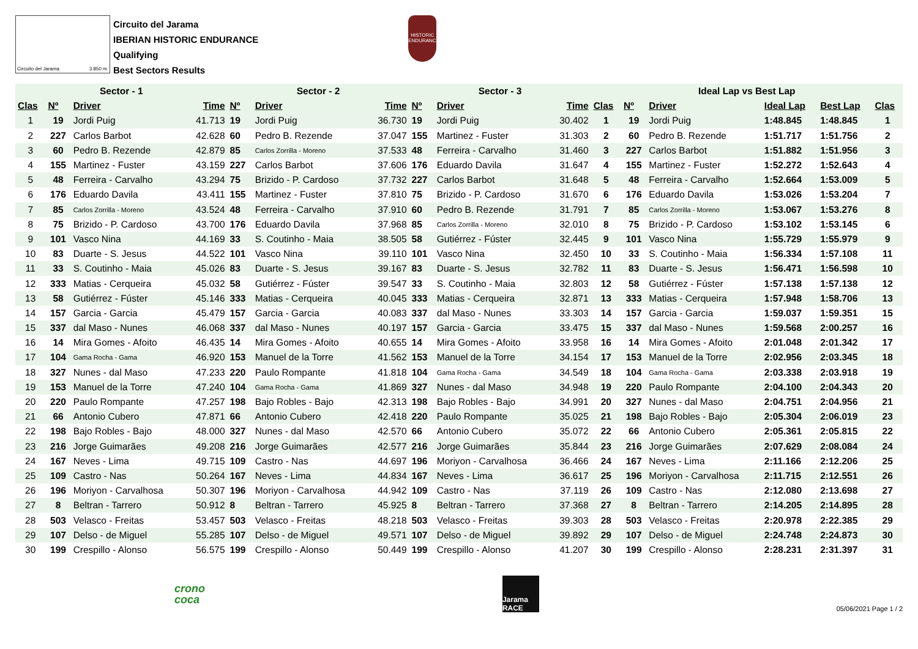Circuito del Jarama 3.850 m.
Circuito del Jarama
IBERIAN HISTORIC ENDURANCE
Qualifying
Best Sectors Results
HISTORIC ENDURANCE
| Sector - 1 | | | | Sector - 2 | | | Sector - 3 | | | Ideal Lap vs Best Lap | | | | | |
| --- | --- | --- | --- | --- | --- | --- | --- | --- | --- | --- | --- | --- | --- | --- | --- |
| Clas | Nº | Driver | Time | Nº | Driver | Time | Nº | Driver | Time | Clas | Nº | Driver | Ideal Lap | Best Lap | Clas |
| 1 | 19 | Jordi Puig | 41.713 | 19 | Jordi Puig | 36.730 | 19 | Jordi Puig | 30.402 | 1 | 19 | Jordi Puig | 1:48.845 | 1:48.845 | 1 |
| 2 | 227 | Carlos Barbot | 42.628 | 60 | Pedro B. Rezende | 37.047 | 155 | Martinez - Fuster | 31.303 | 2 | 60 | Pedro B. Rezende | 1:51.717 | 1:51.756 | 2 |
| 3 | 60 | Pedro B. Rezende | 42.879 | 85 | Carlos Zorrilla - Moreno | 37.533 | 48 | Ferreira - Carvalho | 31.460 | 3 | 227 | Carlos Barbot | 1:51.882 | 1:51.956 | 3 |
| 4 | 155 | Martinez - Fuster | 43.159 | 227 | Carlos Barbot | 37.606 | 176 | Eduardo Davila | 31.647 | 4 | 155 | Martinez - Fuster | 1:52.272 | 1:52.643 | 4 |
| 5 | 48 | Ferreira - Carvalho | 43.294 | 75 | Brizido - P. Cardoso | 37.732 | 227 | Carlos Barbot | 31.648 | 5 | 48 | Ferreira - Carvalho | 1:52.664 | 1:53.009 | 5 |
| 6 | 176 | Eduardo Davila | 43.411 | 155 | Martinez - Fuster | 37.810 | 75 | Brizido - P. Cardoso | 31.670 | 6 | 176 | Eduardo Davila | 1:53.026 | 1:53.204 | 7 |
| 7 | 85 | Carlos Zorrilla - Moreno | 43.524 | 48 | Ferreira - Carvalho | 37.910 | 60 | Pedro B. Rezende | 31.791 | 7 | 85 | Carlos Zorrilla - Moreno | 1:53.067 | 1:53.276 | 8 |
| 8 | 75 | Brizido - P. Cardoso | 43.700 | 176 | Eduardo Davila | 37.968 | 85 | Carlos Zorrilla - Moreno | 32.010 | 8 | 75 | Brizido - P. Cardoso | 1:53.102 | 1:53.145 | 6 |
| 9 | 101 | Vasco Nina | 44.169 | 33 | S. Coutinho - Maia | 38.505 | 58 | Gutiérrez - Fúster | 32.445 | 9 | 101 | Vasco Nina | 1:55.729 | 1:55.979 | 9 |
| 10 | 83 | Duarte - S. Jesus | 44.522 | 101 | Vasco Nina | 39.110 | 101 | Vasco Nina | 32.450 | 10 | 33 | S. Coutinho - Maia | 1:56.334 | 1:57.108 | 11 |
| 11 | 33 | S. Coutinho - Maia | 45.026 | 83 | Duarte - S. Jesus | 39.167 | 83 | Duarte - S. Jesus | 32.782 | 11 | 83 | Duarte - S. Jesus | 1:56.471 | 1:56.598 | 10 |
| 12 | 333 | Matias - Cerqueira | 45.032 | 58 | Gutiérrez - Fúster | 39.547 | 33 | S. Coutinho - Maia | 32.803 | 12 | 58 | Gutiérrez - Fúster | 1:57.138 | 1:57.138 | 12 |
| 13 | 58 | Gutiérrez - Fúster | 45.146 | 333 | Matias - Cerqueira | 40.045 | 333 | Matias - Cerqueira | 32.871 | 13 | 333 | Matias - Cerqueira | 1:57.948 | 1:58.706 | 13 |
| 14 | 157 | Garcia - Garcia | 45.479 | 157 | Garcia - Garcia | 40.083 | 337 | dal Maso - Nunes | 33.303 | 14 | 157 | Garcia - Garcia | 1:59.037 | 1:59.351 | 15 |
| 15 | 337 | dal Maso - Nunes | 46.068 | 337 | dal Maso - Nunes | 40.197 | 157 | Garcia - Garcia | 33.475 | 15 | 337 | dal Maso - Nunes | 1:59.568 | 2:00.257 | 16 |
| 16 | 14 | Mira Gomes - Afoito | 46.435 | 14 | Mira Gomes - Afoito | 40.655 | 14 | Mira Gomes - Afoito | 33.958 | 16 | 14 | Mira Gomes - Afoito | 2:01.048 | 2:01.342 | 17 |
| 17 | 104 | Gama Rocha - Gama | 46.920 | 153 | Manuel de la Torre | 41.562 | 153 | Manuel de la Torre | 34.154 | 17 | 153 | Manuel de la Torre | 2:02.956 | 2:03.345 | 18 |
| 18 | 327 | Nunes - dal Maso | 47.233 | 220 | Paulo Rompante | 41.818 | 104 | Gama Rocha - Gama | 34.549 | 18 | 104 | Gama Rocha - Gama | 2:03.338 | 2:03.918 | 19 |
| 19 | 153 | Manuel de la Torre | 47.240 | 104 | Gama Rocha - Gama | 41.869 | 327 | Nunes - dal Maso | 34.948 | 19 | 220 | Paulo Rompante | 2:04.100 | 2:04.343 | 20 |
| 20 | 220 | Paulo Rompante | 47.257 | 198 | Bajo Robles - Bajo | 42.313 | 198 | Bajo Robles - Bajo | 34.991 | 20 | 327 | Nunes - dal Maso | 2:04.751 | 2:04.956 | 21 |
| 21 | 66 | Antonio Cubero | 47.871 | 66 | Antonio Cubero | 42.418 | 220 | Paulo Rompante | 35.025 | 21 | 198 | Bajo Robles - Bajo | 2:05.304 | 2:06.019 | 23 |
| 22 | 198 | Bajo Robles - Bajo | 48.000 | 327 | Nunes - dal Maso | 42.570 | 66 | Antonio Cubero | 35.072 | 22 | 66 | Antonio Cubero | 2:05.361 | 2:05.815 | 22 |
| 23 | 216 | Jorge Guimarães | 49.208 | 216 | Jorge Guimarães | 42.577 | 216 | Jorge Guimarães | 35.844 | 23 | 216 | Jorge Guimarães | 2:07.629 | 2:08.084 | 24 |
| 24 | 167 | Neves - Lima | 49.715 | 109 | Castro - Nas | 44.697 | 196 | Moriyon - Carvalhosa | 36.466 | 24 | 167 | Neves - Lima | 2:11.166 | 2:12.206 | 25 |
| 25 | 109 | Castro - Nas | 50.264 | 167 | Neves - Lima | 44.834 | 167 | Neves - Lima | 36.617 | 25 | 196 | Moriyon - Carvalhosa | 2:11.715 | 2:12.551 | 26 |
| 26 | 196 | Moriyon - Carvalhosa | 50.307 | 196 | Moriyon - Carvalhosa | 44.942 | 109 | Castro - Nas | 37.119 | 26 | 109 | Castro - Nas | 2:12.080 | 2:13.698 | 27 |
| 27 | 8 | Beltran - Tarrero | 50.912 | 8 | Beltran - Tarrero | 45.925 | 8 | Beltran - Tarrero | 37.368 | 27 | 8 | Beltran - Tarrero | 2:14.205 | 2:14.895 | 28 |
| 28 | 503 | Velasco - Freitas | 53.457 | 503 | Velasco - Freitas | 48.218 | 503 | Velasco - Freitas | 39.303 | 28 | 503 | Velasco - Freitas | 2:20.978 | 2:22.385 | 29 |
| 29 | 107 | Delso - de Miguel | 55.285 | 107 | Delso - de Miguel | 49.571 | 107 | Delso - de Miguel | 39.892 | 29 | 107 | Delso - de Miguel | 2:24.748 | 2:24.873 | 30 |
| 30 | 199 | Crespillo - Alonso | 56.575 | 199 | Crespillo - Alonso | 50.449 | 199 | Crespillo - Alonso | 41.207 | 30 | 199 | Crespillo - Alonso | 2:28.231 | 2:31.397 | 31 |
crono
coca
Jarama RACE
05/06/2021 Page 1 / 2